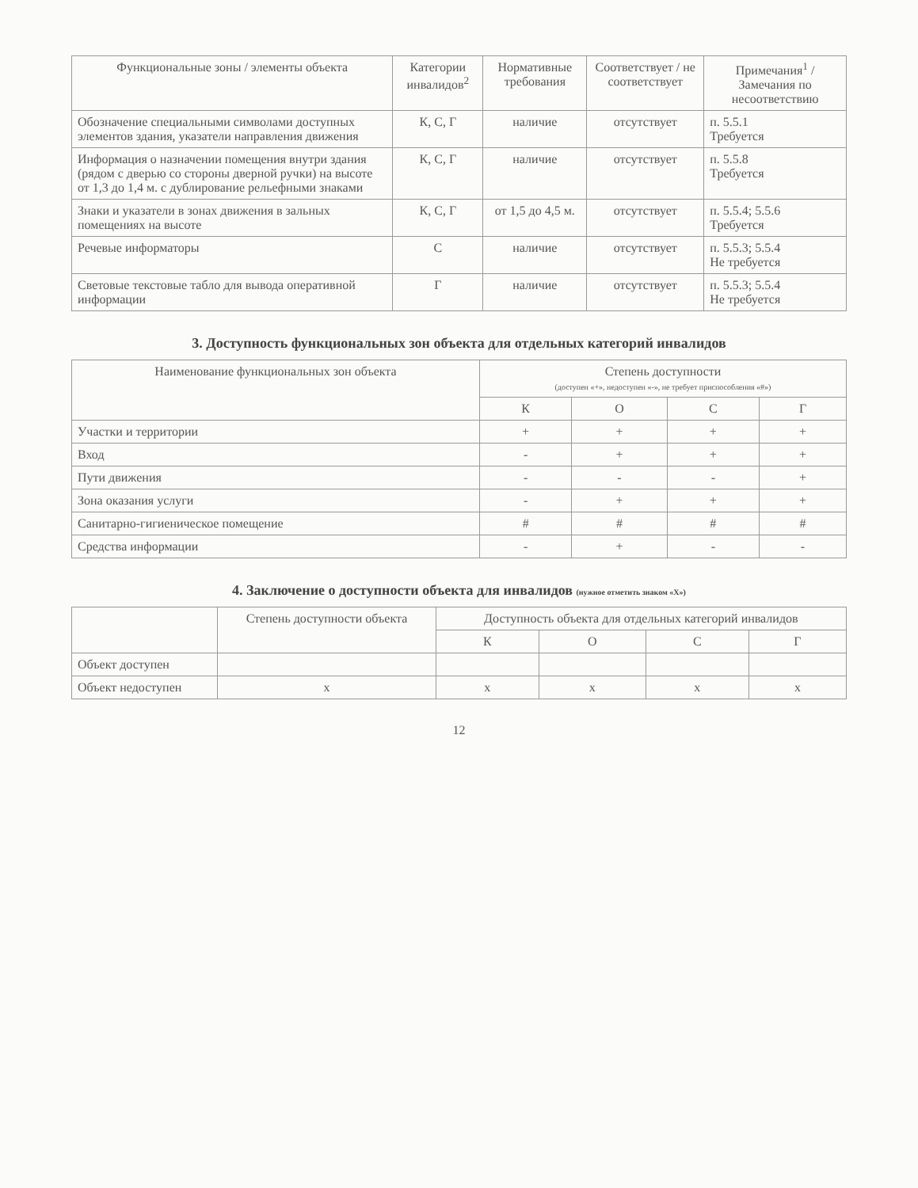| Функциональные зоны / элементы объекта | Категории инвалидов<sup>2</sup> | Нормативные требования | Соответствует / не соответствует | Примечания<sup>1</sup> / Замечания по несоответствию |
| --- | --- | --- | --- | --- |
| Обозначение специальными символами доступных элементов здания, указатели направления движения | К, С, Г | наличие | отсутствует | п. 5.5.1 Требуется |
| Информация о назначении помещения внутри здания (рядом с дверью со стороны дверной ручки) на высоте от 1,3 до 1,4 м. с дублирование рельефными знаками | К, С, Г | наличие | отсутствует | п. 5.5.8 Требуется |
| Знаки и указатели в зонах движения в зальных помещениях на высоте | К, С, Г | от 1,5 до 4,5 м. | отсутствует | п. 5.5.4; 5.5.6 Требуется |
| Речевые информаторы | С | наличие | отсутствует | п. 5.5.3; 5.5.4 Не требуется |
| Световые текстовые табло для вывода оперативной информации | Г | наличие | отсутствует | п. 5.5.3; 5.5.4 Не требуется |
3. Доступность функциональных зон объекта для отдельных категорий инвалидов
| Наименование функциональных зон объекта | Степень доступности (доступен «+», недоступен «-», не требует приспособления «#») | | | |
| --- | --- | --- | --- | --- |
| | К | О | С | Г |
| Участки и территории | + | + | + | + |
| Вход | - | + | + | + |
| Пути движения | - | - | - | + |
| Зона оказания услуги | - | + | + | + |
| Санитарно-гигиеническое помещение | # | # | # | # |
| Средства информации | - | + | - | - |
4. Заключение о доступности объекта для инвалидов (нужное отметить знаком «Х»)
| | Степень доступности объекта | Доступность объекта для отдельных категорий инвалидов | | | |
| --- | --- | --- | --- | --- | --- |
| | | К | О | С | Г |
| Объект доступен | | | | | |
| Объект недоступен | х | х | х | х | х |
12